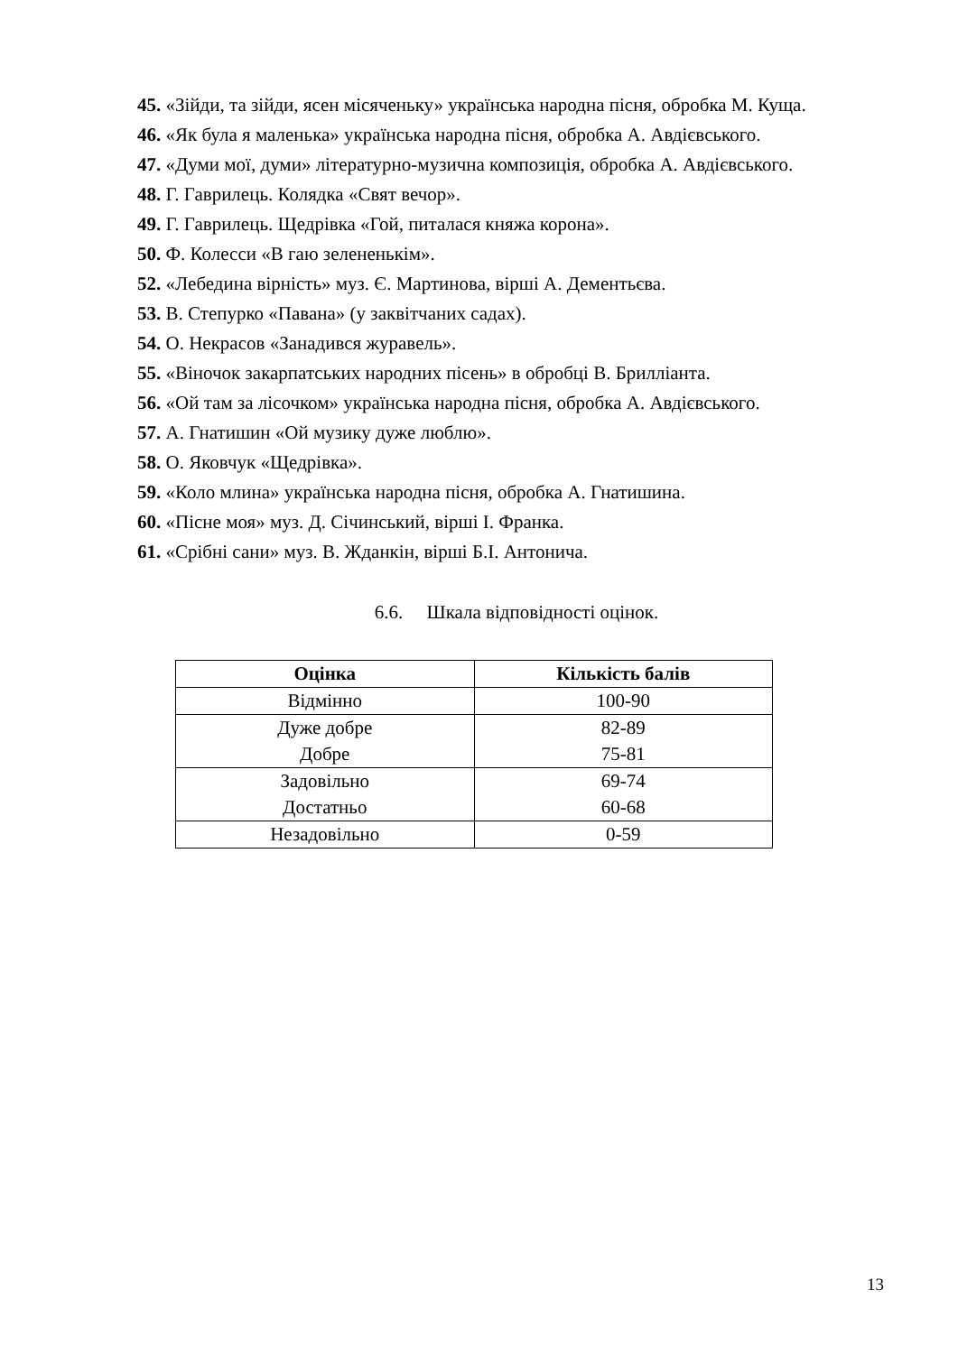45. «Зійди, та зійди, ясен місяченьку» українська народна пісня, обробка М. Куща.
46. «Як була я маленька» українська народна пісня, обробка А. Авдієвського.
47. «Думи мої, думи» літературно-музична композиція, обробка А. Авдієвського.
48. Г. Гаврилець. Колядка «Свят вечор».
49. Г. Гаврилець. Щедрівка «Гой, питалася княжа корона».
50. Ф. Колесси «В гаю зелененькім».
52. «Лебедина вірність» муз. Є. Мартинова, вірші А. Дементьєва.
53. В. Степурко «Павана» (у заквітчаних садах).
54. О. Некрасов «Занадився журавель».
55. «Віночок закарпатських народних пісень» в обробці В. Брилліанта.
56. «Ой там за лісочком» українська народна пісня, обробка А. Авдієвського.
57. А. Гнатишин «Ой музику дуже люблю».
58. О. Яковчук «Щедрівка».
59. «Коло млина» українська народна пісня, обробка А. Гнатишина.
60. «Пісне моя» муз. Д. Січинський, вірші І. Франка.
61. «Срібні сани» муз. В. Жданкін, вірші Б.І. Антонича.
6.6. Шкала відповідності оцінок.
| Оцінка | Кількість балів |
| --- | --- |
| Відмінно | 100-90 |
| Дуже добре Добре | 82-89 75-81 |
| Задовільно Достатньо | 69-74 60-68 |
| Незадовільно | 0-59 |
13